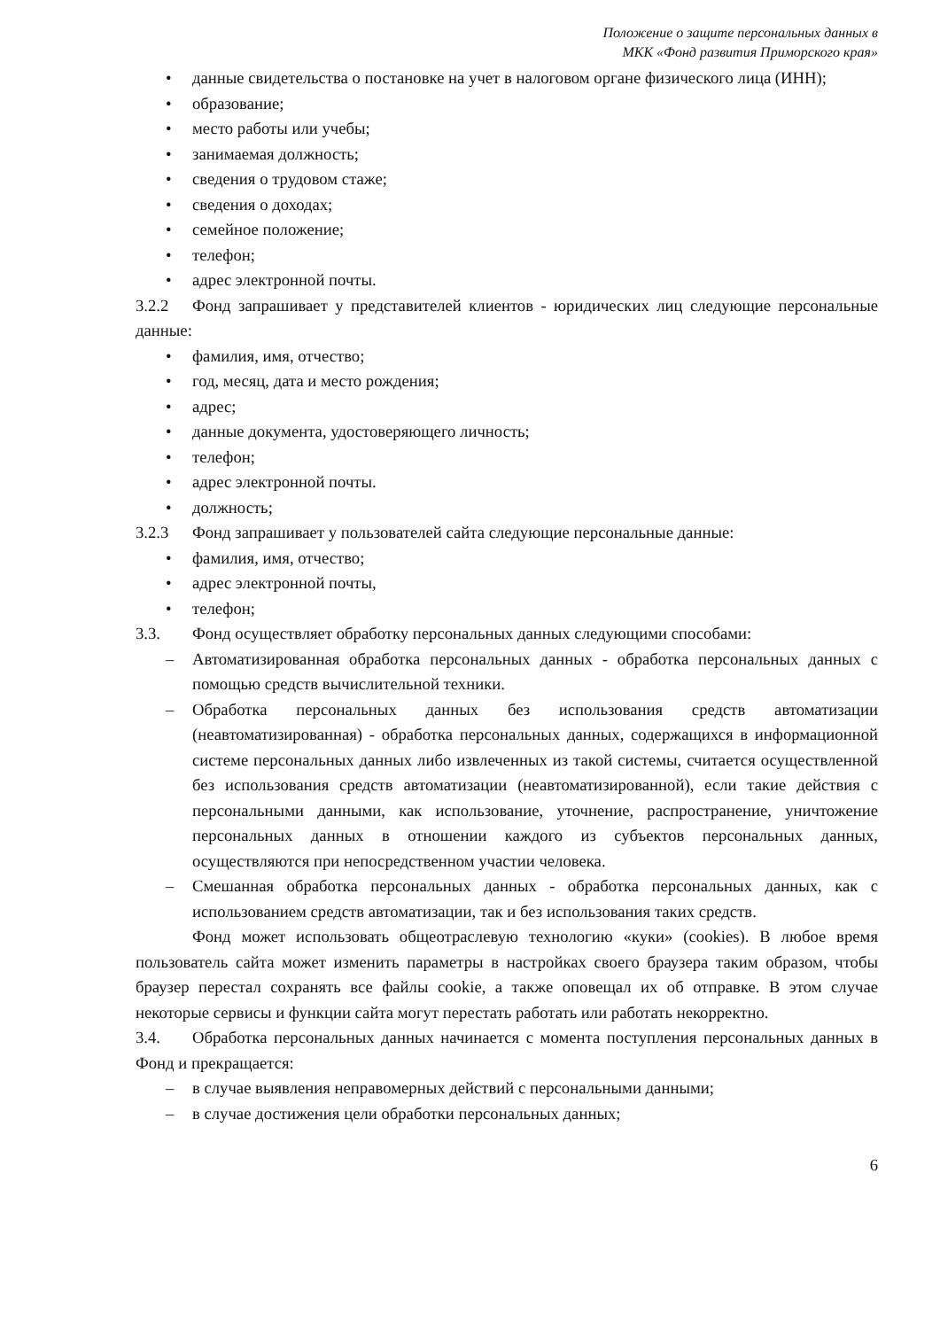Положение о защите персональных данных в
МКК «Фонд развития Приморского края»
• данные свидетельства о постановке на учет в налоговом органе физического лица (ИНН);
• образование;
• место работы или учебы;
• занимаемая должность;
• сведения о трудовом стаже;
• сведения о доходах;
• семейное положение;
• телефон;
• адрес электронной почты.
3.2.2 Фонд запрашивает у представителей клиентов - юридических лиц следующие персональные данные:
• фамилия, имя, отчество;
• год, месяц, дата и место рождения;
• адрес;
• данные документа, удостоверяющего личность;
• телефон;
• адрес электронной почты.
• должность;
3.2.3 Фонд запрашивает у пользователей сайта следующие персональные данные:
• фамилия, имя, отчество;
• адрес электронной почты,
• телефон;
3.3. Фонд осуществляет обработку персональных данных следующими способами:
– Автоматизированная обработка персональных данных - обработка персональных данных с помощью средств вычислительной техники.
– Обработка персональных данных без использования средств автоматизации (неавтоматизированная) - обработка персональных данных, содержащихся в информационной системе персональных данных либо извлеченных из такой системы, считается осуществленной без использования средств автоматизации (неавтоматизированной), если такие действия с персональными данными, как использование, уточнение, распространение, уничтожение персональных данных в отношении каждого из субъектов персональных данных, осуществляются при непосредственном участии человека.
– Смешанная обработка персональных данных - обработка персональных данных, как с использованием средств автоматизации, так и без использования таких средств.
Фонд может использовать общеотраслевую технологию «куки» (cookies). В любое время пользователь сайта может изменить параметры в настройках своего браузера таким образом, чтобы браузер перестал сохранять все файлы cookie, а также оповещал их об отправке. В этом случае некоторые сервисы и функции сайта могут перестать работать или работать некорректно.
3.4. Обработка персональных данных начинается с момента поступления персональных данных в Фонд и прекращается:
– в случае выявления неправомерных действий с персональными данными;
– в случае достижения цели обработки персональных данных;
6